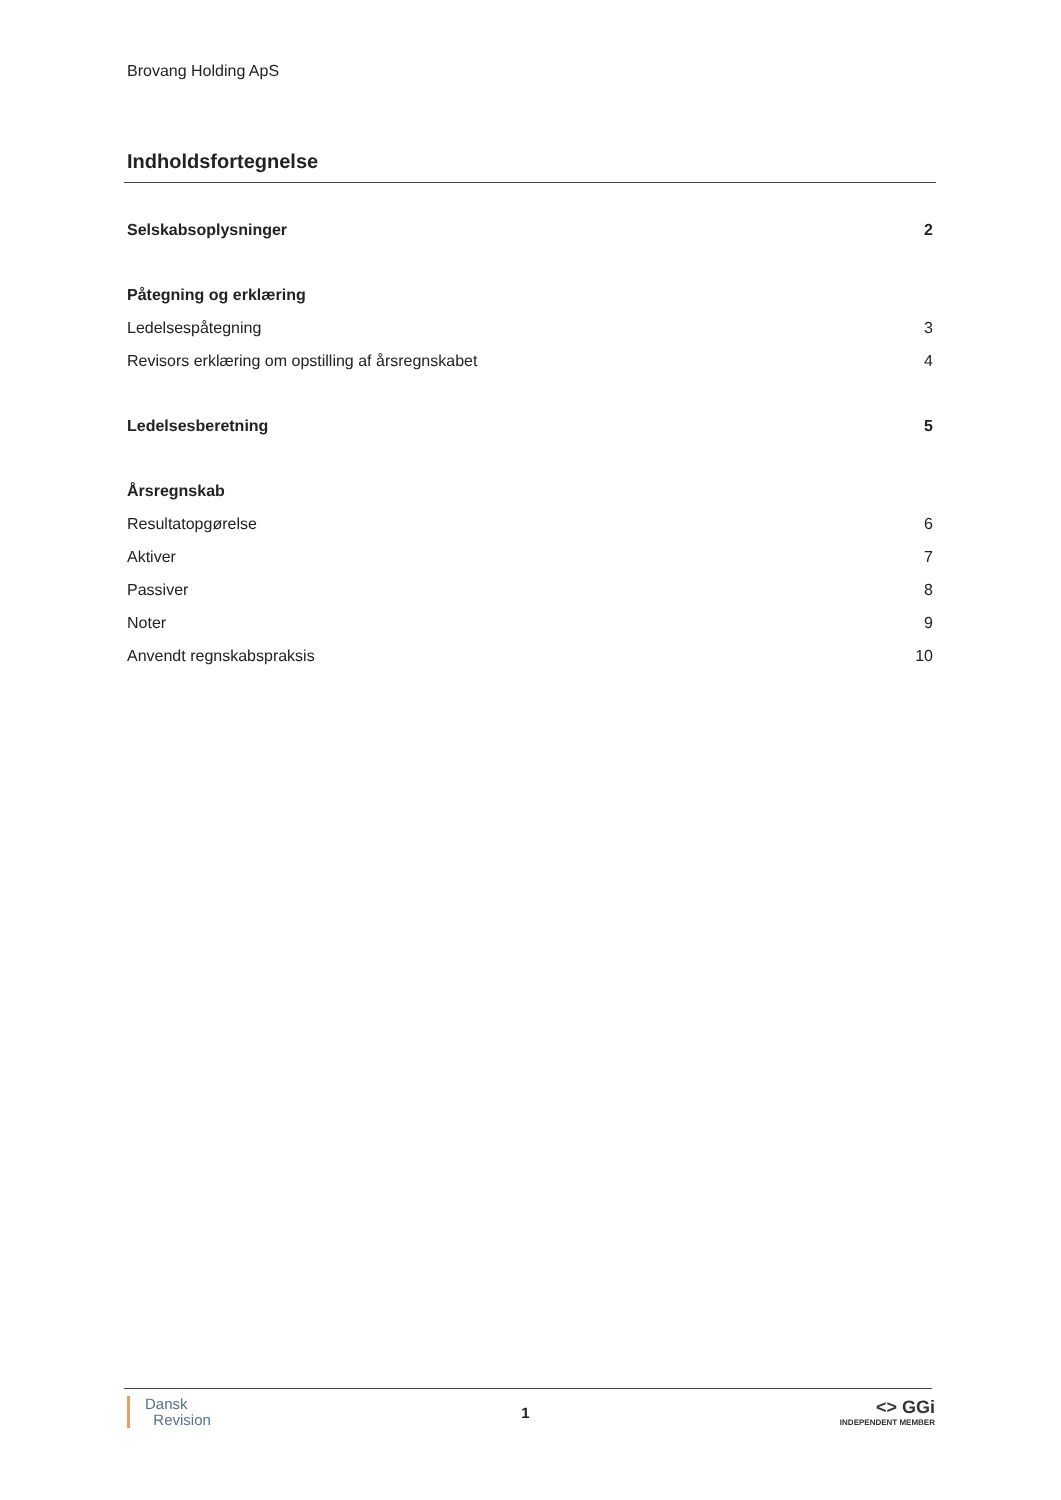Brovang Holding ApS
Indholdsfortegnelse
Selskabsoplysninger 2
Påtegning og erklæring
Ledelsespåtegning 3
Revisors erklæring om opstilling af årsregnskabet 4
Ledelsesberetning 5
Årsregnskab
Resultatopgørelse 6
Aktiver 7
Passiver 8
Noter 9
Anvendt regnskabspraksis 10
Dansk
Revision
1
<> GGi
INDEPENDENT MEMBER